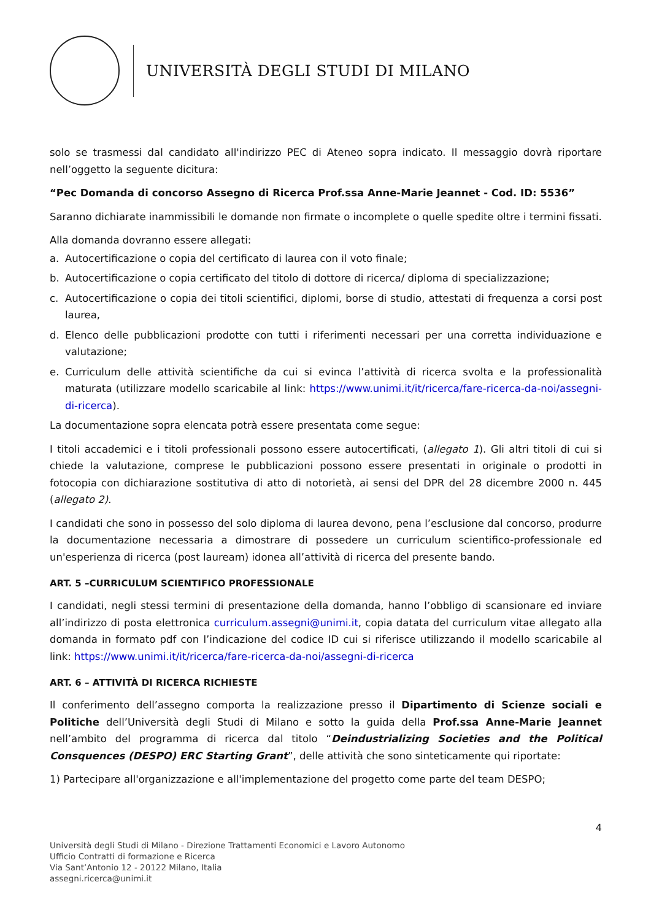UNIVERSITÀ DEGLI STUDI DI MILANO
solo se trasmessi dal candidato all'indirizzo PEC di Ateneo sopra indicato. Il messaggio dovrà riportare nell’oggetto la seguente dicitura:
“Pec Domanda di concorso Assegno di Ricerca Prof.ssa Anne-Marie Jeannet - Cod. ID: 5536”
Saranno dichiarate inammissibili le domande non firmate o incomplete o quelle spedite oltre i termini fissati.
Alla domanda dovranno essere allegati:
a. Autocertificazione o copia del certificato di laurea con il voto finale;
b. Autocertificazione o copia certificato del titolo di dottore di ricerca/ diploma di specializzazione;
c. Autocertificazione o copia dei titoli scientifici, diplomi, borse di studio, attestati di frequenza a corsi post laurea,
d. Elenco delle pubblicazioni prodotte con tutti i riferimenti necessari per una corretta individuazione e valutazione;
e. Curriculum delle attività scientifiche da cui si evinca l’attività di ricerca svolta e la professionalità maturata (utilizzare modello scaricabile al link: https://www.unimi.it/it/ricerca/fare-ricerca-da-noi/assegni-di-ricerca).
La documentazione sopra elencata potrà essere presentata come segue:
I titoli accademici e i titoli professionali possono essere autocertificati, (allegato 1). Gli altri titoli di cui si chiede la valutazione, comprese le pubblicazioni possono essere presentati in originale o prodotti in fotocopia con dichiarazione sostitutiva di atto di notorietà, ai sensi del DPR del 28 dicembre 2000 n. 445 (allegato 2).
I candidati che sono in possesso del solo diploma di laurea devono, pena l’esclusione dal concorso, produrre la documentazione necessaria a dimostrare di possedere un curriculum scientifico-professionale ed un'esperienza di ricerca (post lauream) idonea all’attività di ricerca del presente bando.
ART. 5 –CURRICULUM SCIENTIFICO PROFESSIONALE
I candidati, negli stessi termini di presentazione della domanda, hanno l’obbligo di scansionare ed inviare all’indirizzo di posta elettronica curriculum.assegni@unimi.it, copia datata del curriculum vitae allegato alla domanda in formato pdf con l’indicazione del codice ID cui si riferisce utilizzando il modello scaricabile al link: https://www.unimi.it/it/ricerca/fare-ricerca-da-noi/assegni-di-ricerca
ART. 6 – ATTIVITÀ DI RICERCA RICHIESTE
Il conferimento dell’assegno comporta la realizzazione presso il Dipartimento di Scienze sociali e Politiche dell’Università degli Studi di Milano e sotto la guida della Prof.ssa Anne-Marie Jeannet nell’ambito del programma di ricerca dal titolo “Deindustrializing Societies and the Political Consquences (DESPO) ERC Starting Grant”, delle attività che sono sinteticamente qui riportate:
1) Partecipare all'organizzazione e all'implementazione del progetto come parte del team DESPO;
4
Università degli Studi di Milano - Direzione Trattamenti Economici e Lavoro Autonomo
Ufficio Contratti di formazione e Ricerca
Via Sant’Antonio 12 - 20122 Milano, Italia
assegni.ricerca@unimi.it